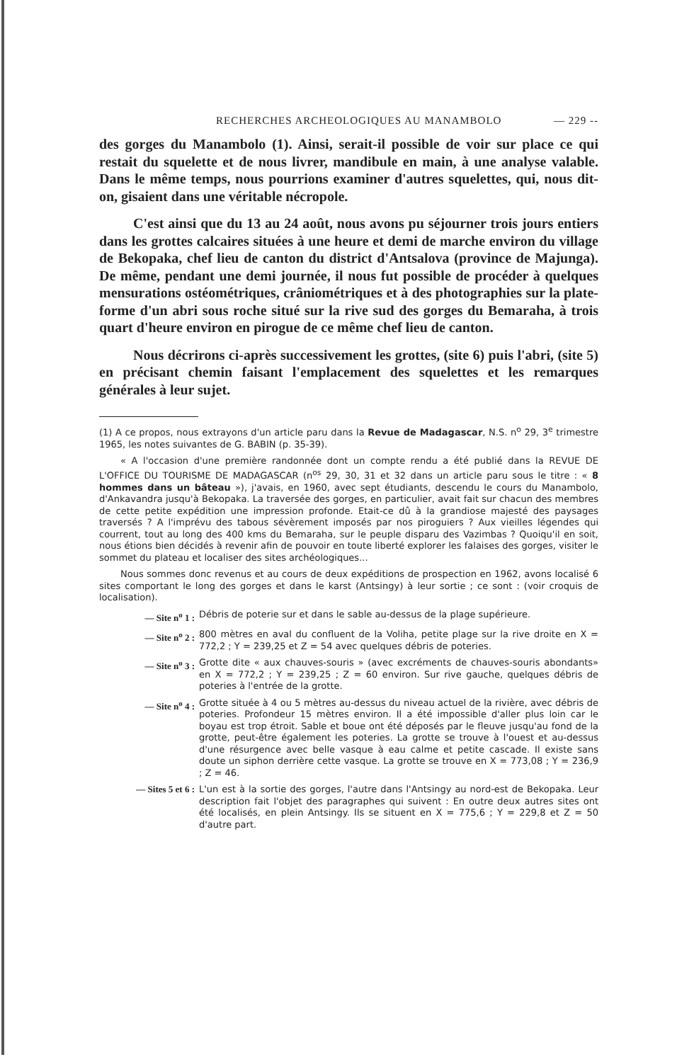RECHERCHES ARCHEOLOGIQUES AU MANAMBOLO — 229 --
des gorges du Manambolo (1). Ainsi, serait-il possible de voir sur place ce qui restait du squelette et de nous livrer, mandibule en main, à une analyse valable. Dans le même temps, nous pourrions examiner d'autres squelettes, qui, nous dit-on, gisaient dans une véritable nécropole.
C'est ainsi que du 13 au 24 août, nous avons pu séjourner trois jours entiers dans les grottes calcaires situées à une heure et demi de marche environ du village de Bekopaka, chef lieu de canton du district d'Antsalova (province de Majunga). De même, pendant une demi journée, il nous fut possible de procéder à quelques mensurations ostéométriques, crâniométriques et à des photographies sur la plate-forme d'un abri sous roche situé sur la rive sud des gorges du Bemaraha, à trois quart d'heure environ en pirogue de ce même chef lieu de canton.
Nous décrirons ci-après successivement les grottes, (site 6) puis l'abri, (site 5) en précisant chemin faisant l'emplacement des squelettes et les remarques générales à leur sujet.
(1) A ce propos, nous extrayons d'un article paru dans la Revue de Madagascar, N.S. n<sup>o</sup> 29, 3<sup>e</sup> trimestre 1965, les notes suivantes de G. BABIN (p. 35-39).
« A l'occasion d'une première randonnée dont un compte rendu a été publié dans la REVUE DE L'OFFICE DU TOURISME DE MADAGASCAR (n<sup>os</sup> 29, 30, 31 et 32 dans un article paru sous le titre : « 8 hommes dans un bâteau »), j'avais, en 1960, avec sept étudiants, descendu le cours du Manambolo, d'Ankavandra jusqu'à Bekopaka. La traversée des gorges, en particulier, avait fait sur chacun des membres de cette petite expédition une impression profonde. Etait-ce dû à la grandiose majesté des paysages traversés ? A l'imprévu des tabous sévèrement imposés par nos piroguiers ? Aux vieilles légendes qui courrent, tout au long des 400 kms du Bemaraha, sur le peuple disparu des Vazimbas ? Quoiqu'il en soit, nous étions bien décidés à revenir afin de pouvoir en toute liberté explorer les falaises des gorges, visiter le sommet du plateau et localiser des sites archéologiques...
Nous sommes donc revenus et au cours de deux expéditions de prospection en 1962, avons localisé 6 sites comportant le long des gorges et dans le karst (Antsingy) à leur sortie ; ce sont : (voir croquis de localisation).
— Site n<sup>o</sup> 1 : Débris de poterie sur et dans le sable au-dessus de la plage supérieure.
— Site n<sup>o</sup> 2 : 800 mètres en aval du confluent de la Voliha, petite plage sur la rive droite en X = 772,2 ; Y = 239,25 et Z = 54 avec quelques débris de poteries.
— Site n<sup>o</sup> 3 : Grotte dite « aux chauves-souris » (avec excréments de chauves-souris abondants» en X = 772,2 ; Y = 239,25 ; Z = 60 environ. Sur rive gauche, quelques débris de poteries à l'entrée de la grotte.
— Site n<sup>o</sup> 4 : Grotte située à 4 ou 5 mètres au-dessus du niveau actuel de la rivière, avec débris de poteries. Profondeur 15 mètres environ. Il a été impossible d'aller plus loin car le boyau est trop étroit. Sable et boue ont été déposés par le fleuve jusqu'au fond de la grotte, peut-être également les poteries. La grotte se trouve à l'ouest et au-dessus d'une résurgence avec belle vasque à eau calme et petite cascade. Il existe sans doute un siphon derrière cette vasque. La grotte se trouve en X = 773,08 ; Y = 236,9 ; Z = 46.
— Sites 5 et 6 : L'un est à la sortie des gorges, l'autre dans l'Antsingy au nord-est de Bekopaka. Leur description fait l'objet des paragraphes qui suivent : En outre deux autres sites ont été localisés, en plein Antsingy. Ils se situent en X = 775,6 ; Y = 229,8 et Z = 50 d'autre part.